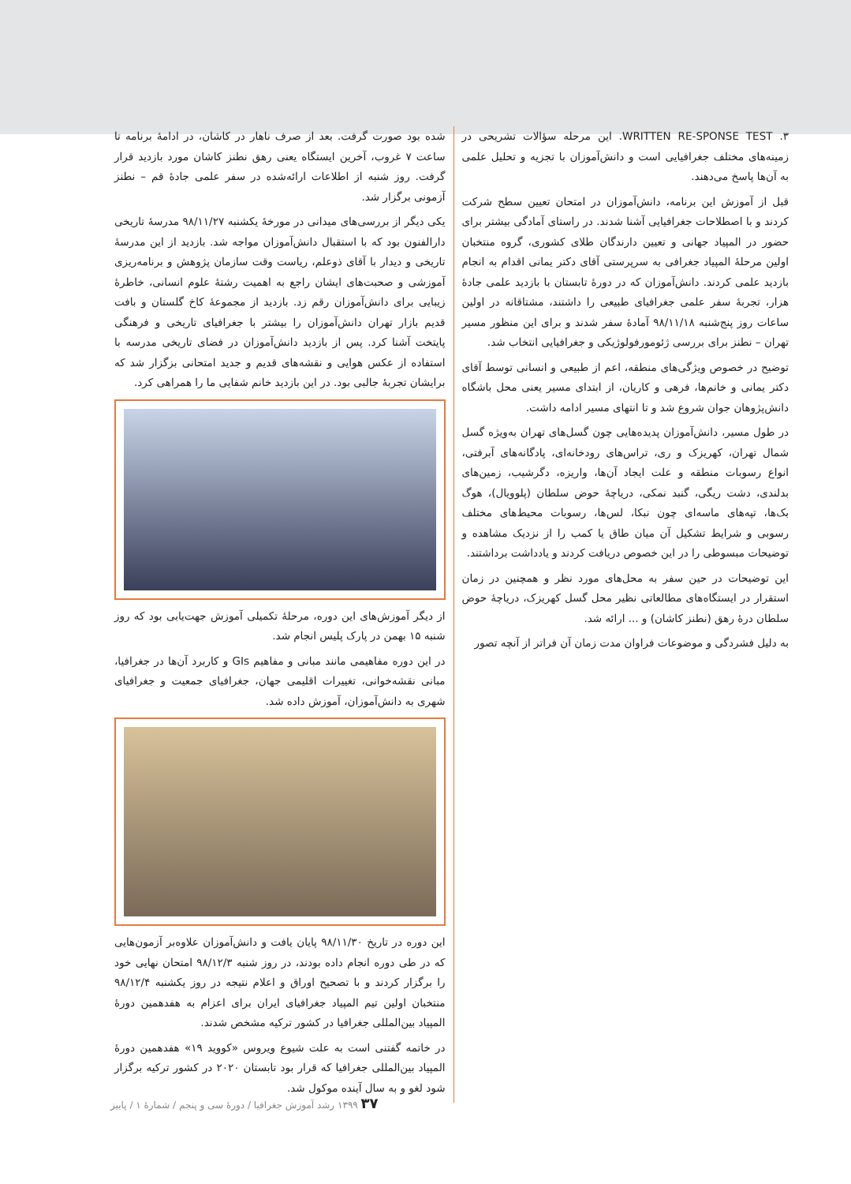۳. WRITTEN RE-SPONSE TEST. این مرحله سؤالات تشریحی در زمینه‌های مختلف جغرافیایی است و دانش‌آموزان با تجزیه و تحلیل علمی به آن‌ها پاسخ می‌دهند.
قبل از آموزش این برنامه، دانش‌آموزان در امتحان تعیین سطح شرکت کردند و با اصطلاحات جغرافیایی آشنا شدند. در راستای آمادگی بیشتر برای حضور در المپیاد جهانی و تعیین دارندگان طلای کشوری، گروه منتخبان اولین مرحلهٔ المپیاد جغرافی به سرپرستی آقای دکتر یمانی اقدام به انجام بازدید علمی کردند. دانش‌آموزان که در دورهٔ تابستان با بازدید علمی جادهٔ هزار، تجربهٔ سفر علمی جغرافیای طبیعی را داشتند، مشتاقانه در اولین ساعات روز پنج‌شنبه ۹۸/۱۱/۱۸ آمادهٔ سفر شدند و برای این منظور مسیر تهران – نطنز برای بررسی ژئومورفولوژیکی و جغرافیایی انتخاب شد.
توضیح در خصوص ویژگی‌های منطقه، اعم از طبیعی و انسانی توسط آقای دکتر یمانی و خانم‌ها، فرهی و کاریان، از ابتدای مسیر یعنی محل باشگاه دانش‌پژوهان جوان شروع شد و تا انتهای مسیر ادامه داشت.
در طول مسیر، دانش‌آموزان پدیده‌هایی چون گسل‌های تهران به‌ویژه گسل شمال تهران، کهریزک و ری، تراس‌های رودخانه‌ای، پادگانه‌های آبرفتی، انواع رسوبات منطقه و علت ایجاد آن‌ها، واریزه، دگرشیب، زمین‌های بدلندی، دشت ریگی، گنبد نمکی، دریاچهٔ حوض سلطان (پلوویال)، هوگ بک‌ها، تپه‌های ماسه‌ای چون نبکا، لس‌ها، رسوبات محیط‌های مختلف رسوبی و شرایط تشکیل آن میان طاق یا کمب را از نزدیک مشاهده و توضیحات مبسوطی را در این خصوص دریافت کردند و یادداشت برداشتند.
این توضیحات در حین سفر به محل‌های مورد نظر و همچنین در زمان استقرار در ایستگاه‌های مطالعاتی نظیر محل گسل کهریزک، دریاچهٔ حوض سلطان درهٔ رهق (نطنز کاشان) و ... ارائه شد.
به دلیل فشردگی و موضوعات فراوان مدت زمان آن فراتر از آنچه تصور
شده بود صورت گرفت. بعد از صرف ناهار در کاشان، در ادامهٔ برنامه تا ساعت ۷ غروب، آخرین ایستگاه یعنی رهق نطنز کاشان مورد بازدید قرار گرفت. روز شنبه از اطلاعات ارائه‌شده در سفر علمی جادهٔ قم – نطنز آزمونی برگزار شد.
یکی دیگر از بررسی‌های میدانی در مورخهٔ یکشنبه ۹۸/۱۱/۲۷ مدرسهٔ تاریخی دارالفنون بود که با استقبال دانش‌آموزان مواجه شد. بازدید از این مدرسهٔ تاریخی و دیدار با آقای ذوعلم، ریاست وقت سازمان پژوهش و برنامه‌ریزی آموزشی و صحبت‌های ایشان راجع به اهمیت رشتهٔ علوم انسانی، خاطرهٔ زیبایی برای دانش‌آموزان رقم زد. بازدید از مجموعهٔ کاخ گلستان و بافت قدیم بازار تهران دانش‌آموزان را بیشتر با جغرافیای تاریخی و فرهنگی پایتخت آشنا کرد. پس از بازدید دانش‌آموزان در فضای تاریخی مدرسه با استفاده از عکس هوایی و نقشه‌های قدیم و جدید امتحانی بزگزار شد که برایشان تجربهٔ جالبی بود. در این بازدید خانم شفایی ما را همراهی کرد.
از دیگر آموزش‌های این دوره، مرحلهٔ تکمیلی آموزش جهت‌یابی بود که روز شنبه ۱۵ بهمن در پارک پلیس انجام شد.
در این دوره مفاهیمی مانند مبانی و مفاهیم GIs و کاربرد آن‌ها در جغرافیا، مبانی نقشه‌خوانی، تغییرات اقلیمی جهان، جغرافیای جمعیت و جغرافیای شهری به دانش‌آموزان، آموزش داده شد.
این دوره در تاریخ ۹۸/۱۱/۳۰ پایان یافت و دانش‌آموزان علاوه‌بر آزمون‌هایی که در طی دوره انجام داده بودند، در روز شنبه ۹۸/۱۲/۳ امتحان نهایی خود را برگزار کردند و با تصحیح اوراق و اعلام نتیجه در روز یکشنبه ۹۸/۱۲/۴ منتخبان اولین تیم المپیاد جغرافیای ایران برای اعزام به هفدهمین دورهٔ المپیاد بین‌المللی جغرافیا در کشور ترکیه مشخص شدند.
در خاتمه گفتنی است به علت شیوع ویروس «کووید ۱۹» هفدهمین دورهٔ المپیاد بین‌المللی جغرافیا که قرار بود تابستان ۲۰۲۰ در کشور ترکیه برگزار شود لغو و به سال آینده موکول شد.
۳۷ ۱۳۹۹ رشد آموزش جغرافیا / دورهٔ سی و پنجم / شمارهٔ ۱ / پاییز